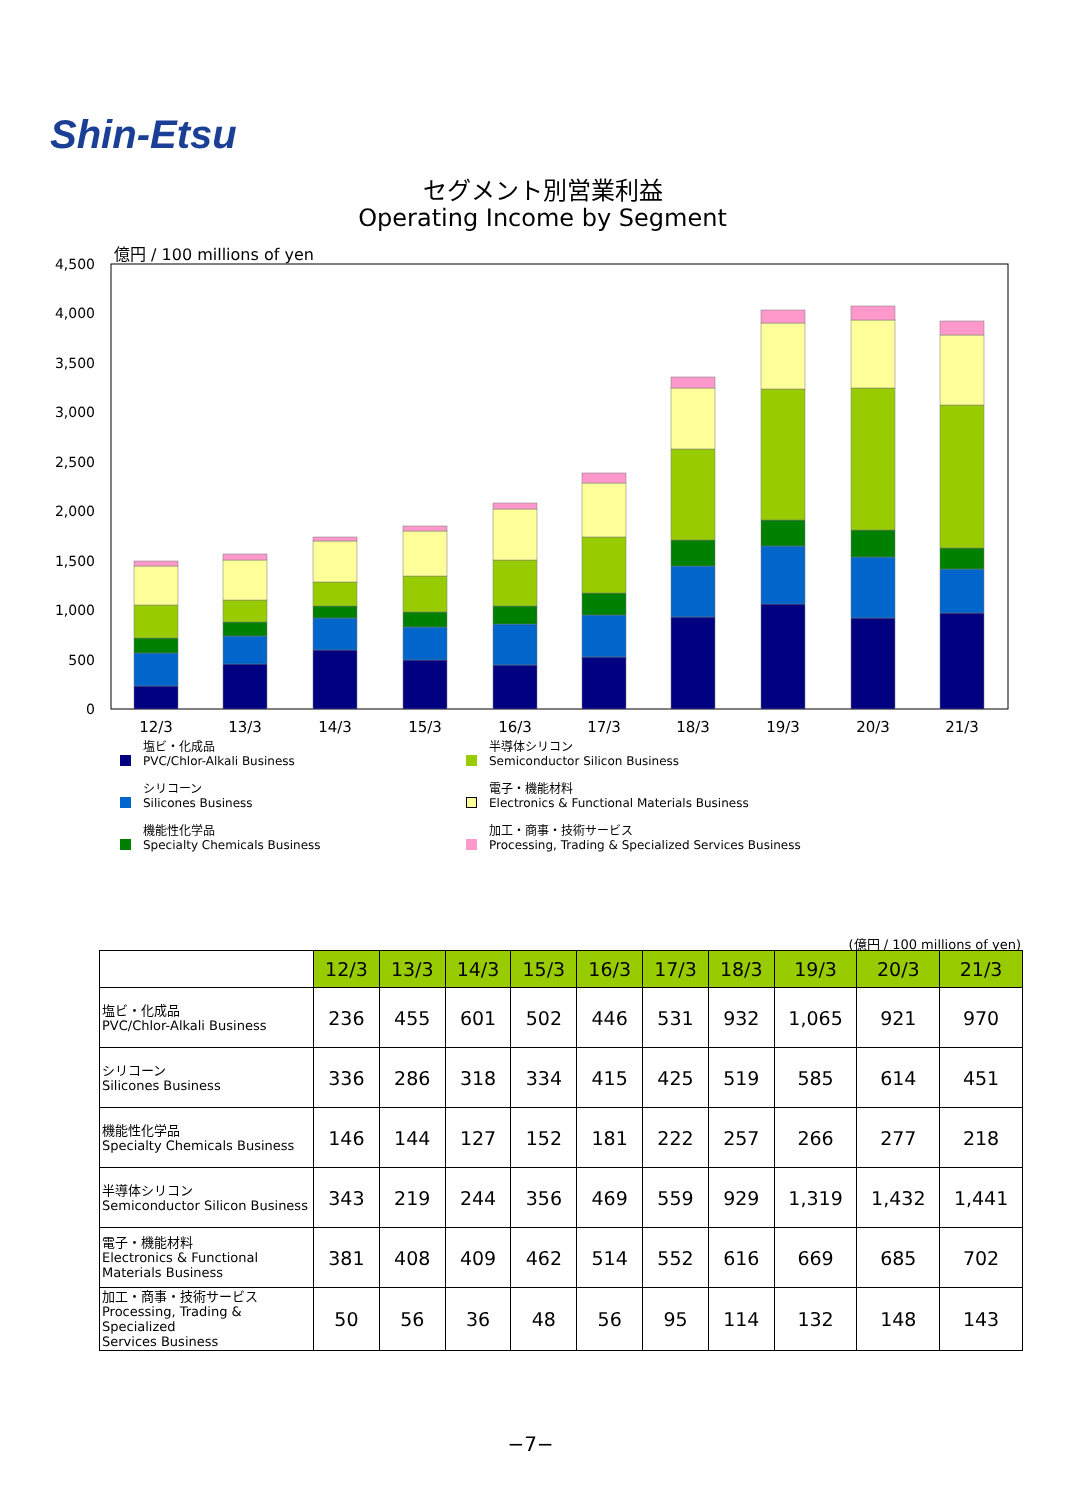Shin-Etsu
セグメント別営業利益
Operating Income by Segment
億円 / 100 millions of yen
4,500
4,000
3,500
3,000
2,500
2,000
1,500
1,000
500
0
12/3
13/3
14/3
15/3
16/3
17/3
18/3
19/3
20/3
21/3
塩ビ・化成品
PVC/Chlor-Alkali Business
半導体シリコン
Semiconductor Silicon Business
シリコーン
Silicones Business
電子・機能材料
Electronics & Functional Materials Business
機能性化学品
Specialty Chemicals Business
加工・商事・技術サービス
Processing, Trading & Specialized Services Business
(億円 / 100 millions of yen)
| | 12/3 | 13/3 | 14/3 | 15/3 | 16/3 | 17/3 | 18/3 | 19/3 | 20/3 | 21/3 |
| --- | --- | --- | --- | --- | --- | --- | --- | --- | --- | --- |
| 塩ビ・化成品 PVC/Chlor-Alkali Business | 236 | 455 | 601 | 502 | 446 | 531 | 932 | 1,065 | 921 | 970 |
| シリコーン Silicones Business | 336 | 286 | 318 | 334 | 415 | 425 | 519 | 585 | 614 | 451 |
| 機能性化学品 Specialty Chemicals Business | 146 | 144 | 127 | 152 | 181 | 222 | 257 | 266 | 277 | 218 |
| 半導体シリコン Semiconductor Silicon Business | 343 | 219 | 244 | 356 | 469 | 559 | 929 | 1,319 | 1,432 | 1,441 |
| 電子・機能材料 Electronics & Functional Materials Business | 381 | 408 | 409 | 462 | 514 | 552 | 616 | 669 | 685 | 702 |
| 加工・商事・技術サービス Processing, Trading & Specialized Services Business | 50 | 56 | 36 | 48 | 56 | 95 | 114 | 132 | 148 | 143 |
−7−